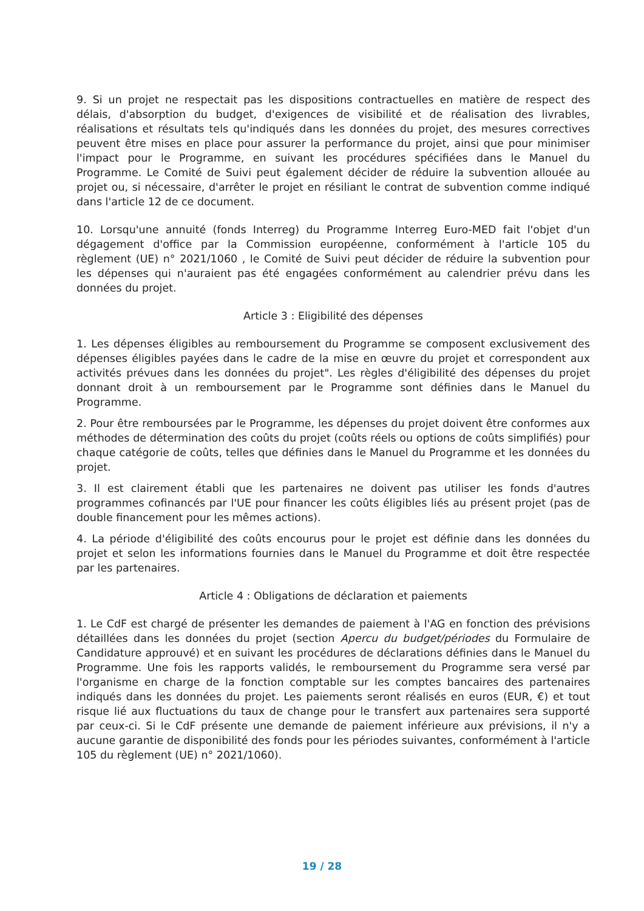9. Si un projet ne respectait pas les dispositions contractuelles en matière de respect des délais, d'absorption du budget, d'exigences de visibilité et de réalisation des livrables, réalisations et résultats tels qu'indiqués dans les données du projet, des mesures correctives peuvent être mises en place pour assurer la performance du projet, ainsi que pour minimiser l'impact pour le Programme, en suivant les procédures spécifiées dans le Manuel du Programme. Le Comité de Suivi peut également décider de réduire la subvention allouée au projet ou, si nécessaire, d'arrêter le projet en résiliant le contrat de subvention comme indiqué dans l'article 12 de ce document.
10. Lorsqu'une annuité (fonds Interreg) du Programme Interreg Euro-MED fait l'objet d'un dégagement d'office par la Commission européenne, conformément à l'article 105 du règlement (UE) n° 2021/1060 , le Comité de Suivi peut décider de réduire la subvention pour les dépenses qui n'auraient pas été engagées conformément au calendrier prévu dans les données du projet.
Article 3 : Eligibilité des dépenses
1. Les dépenses éligibles au remboursement du Programme se composent exclusivement des dépenses éligibles payées dans le cadre de la mise en œuvre du projet et correspondent aux activités prévues dans les données du projet". Les règles d'éligibilité des dépenses du projet donnant droit à un remboursement par le Programme sont définies dans le Manuel du Programme.
2. Pour être remboursées par le Programme, les dépenses du projet doivent être conformes aux méthodes de détermination des coûts du projet (coûts réels ou options de coûts simplifiés) pour chaque catégorie de coûts, telles que définies dans le Manuel du Programme et les données du projet.
3. Il est clairement établi que les partenaires ne doivent pas utiliser les fonds d'autres programmes cofinancés par l'UE pour financer les coûts éligibles liés au présent projet (pas de double financement pour les mêmes actions).
4. La période d'éligibilité des coûts encourus pour le projet est définie dans les données du projet et selon les informations fournies dans le Manuel du Programme et doit être respectée par les partenaires.
Article 4 : Obligations de déclaration et paiements
1. Le CdF est chargé de présenter les demandes de paiement à l'AG en fonction des prévisions détaillées dans les données du projet (section Apercu du budget/périodes du Formulaire de Candidature approuvé) et en suivant les procédures de déclarations définies dans le Manuel du Programme. Une fois les rapports validés, le remboursement du Programme sera versé par l'organisme en charge de la fonction comptable sur les comptes bancaires des partenaires indiqués dans les données du projet. Les paiements seront réalisés en euros (EUR, €) et tout risque lié aux fluctuations du taux de change pour le transfert aux partenaires sera supporté par ceux-ci. Si le CdF présente une demande de paiement inférieure aux prévisions, il n'y a aucune garantie de disponibilité des fonds pour les périodes suivantes, conformément à l'article 105 du règlement (UE) n° 2021/1060).
19 / 28